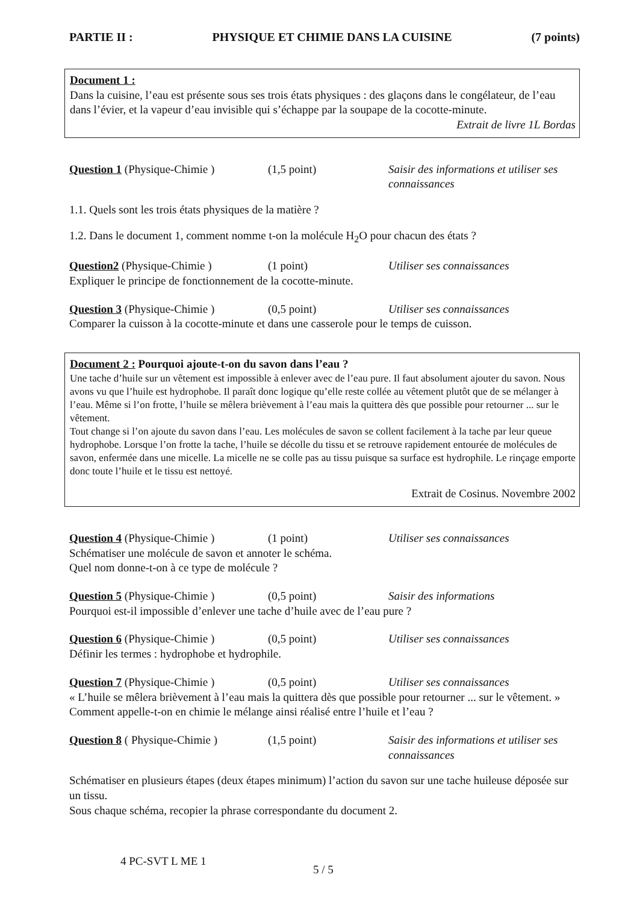PARTIE II : PHYSIQUE ET CHIMIE DANS LA CUISINE (7 points)
Document 1 :
Dans la cuisine, l’eau est présente sous ses trois états physiques : des glaçons dans le congélateur, de l’eau dans l’évier, et la vapeur d’eau invisible qui s’échappe par la soupape de la cocotte-minute.
Extrait de livre 1L Bordas
Question 1 (Physique-Chimie )
(1,5 point) Saisir des informations et utiliser ses connaissances
1.1. Quels sont les trois états physiques de la matière ?
1.2. Dans le document 1, comment nomme t-on la molécule H<sub>2</sub>O pour chacun des états ?
Question2 (Physique-Chimie ) (1 point) Utiliser ses connaissances
Expliquer le principe de fonctionnement de la cocotte-minute.
Question 3 (Physique-Chimie )
(0,5 point) Utiliser ses connaissances
Comparer la cuisson à la cocotte-minute et dans une casserole pour le temps de cuisson.
Document 2 : Pourquoi ajoute-t-on du savon dans l’eau ?
Une tache d’huile sur un vêtement est impossible à enlever avec de l’eau pure. Il faut absolument ajouter du savon. Nous avons vu que l’huile est hydrophobe. Il paraît donc logique qu’elle reste collée au vêtement plutôt que de se mélanger à l’eau. Même si l’on frotte, l’huile se mêlera brièvement à l’eau mais la quittera dès que possible pour retourner ... sur le vêtement.
Tout change si l’on ajoute du savon dans l’eau. Les molécules de savon se collent facilement à la tache par leur queue hydrophobe. Lorsque l’on frotte la tache, l’huile se décolle du tissu et se retrouve rapidement entourée de molécules de savon, enfermée dans une micelle. La micelle ne se colle pas au tissu puisque sa surface est hydrophile. Le rinçage emporte donc toute l’huile et le tissu est nettoyé.
Extrait de Cosinus. Novembre 2002
Question 4 (Physique-Chimie )
(1 point) Utiliser ses connaissances
Schématiser une molécule de savon et annoter le schéma.
Quel nom donne-t-on à ce type de molécule ?
Question 5 (Physique-Chimie )
(0,5 point) Saisir des informations
Pourquoi est-il impossible d’enlever une tache d’huile avec de l’eau pure ?
Question 6 (Physique-Chimie )
(0,5 point) Utiliser ses connaissances
Définir les termes : hydrophobe et hydrophile.
Question 7 (Physique-Chimie )
(0,5 point) Utiliser ses connaissances
« L’huile se mêlera brièvement à l’eau mais la quittera dès que possible pour retourner ... sur le vêtement. » Comment appelle-t-on en chimie le mélange ainsi réalisé entre l’huile et l’eau ?
Question 8 ( Physique-Chimie )
(1,5 point) Saisir des informations et utiliser ses connaissances
Schématiser en plusieurs étapes (deux étapes minimum) l’action du savon sur une tache huileuse déposée sur un tissu.
Sous chaque schéma, recopier la phrase correspondante du document 2.
4 PC-SVT L ME 1 5 / 5